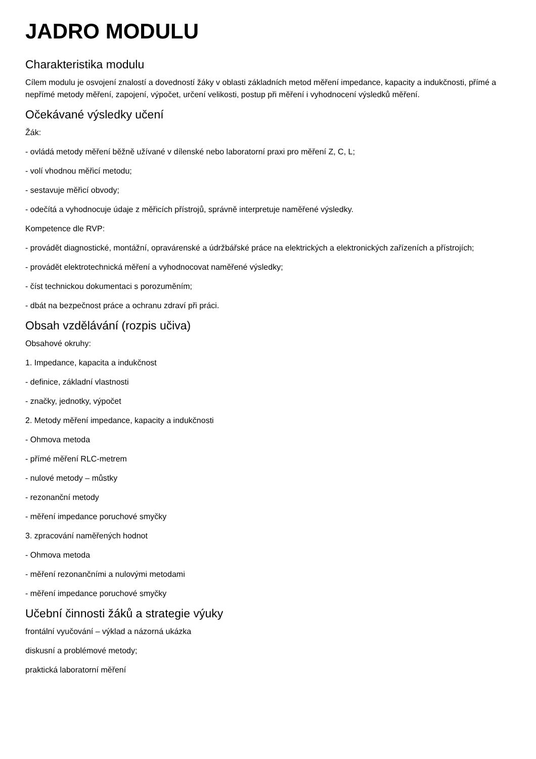JADRO MODULU
Charakteristika modulu
Cílem modulu je osvojení znalostí a dovedností žáky v oblasti základních metod měření impedance, kapacity a indukčnosti, přímé a nepřímé metody měření, zapojení, výpočet, určení velikosti, postup při měření i vyhodnocení výsledků měření.
Očekávané výsledky učení
Žák:
- ovládá metody měření běžně užívané v dílenské nebo laboratorní praxi pro měření Z, C, L;
- volí vhodnou měřicí metodu;
- sestavuje měřicí obvody;
- odečítá a vyhodnocuje údaje z měřicích přístrojů, správně interpretuje naměřené výsledky.
Kompetence dle RVP:
- provádět diagnostické, montážní, opravárenské a údržbářské práce na elektrických a elektronických zařízeních a přístrojích;
- provádět elektrotechnická měření a vyhodnocovat naměřené výsledky;
- číst technickou dokumentaci s porozuměním;
- dbát na bezpečnost práce a ochranu zdraví při práci.
Obsah vzdělávání (rozpis učiva)
Obsahové okruhy:
1. Impedance, kapacita a indukčnost
- definice, základní vlastnosti
- značky, jednotky, výpočet
2. Metody měření impedance, kapacity a indukčnosti
- Ohmova metoda
- přímé měření RLC-metrem
- nulové metody – můstky
- rezonanční metody
- měření impedance poruchové smyčky
3. zpracování naměřených hodnot
- Ohmova metoda
- měření rezonančními a nulovými metodami
- měření impedance poruchové smyčky
Učební činnosti žáků a strategie výuky
frontální vyučování – výklad a názorná ukázka
diskusní a problémové metody;
praktická laboratorní měření